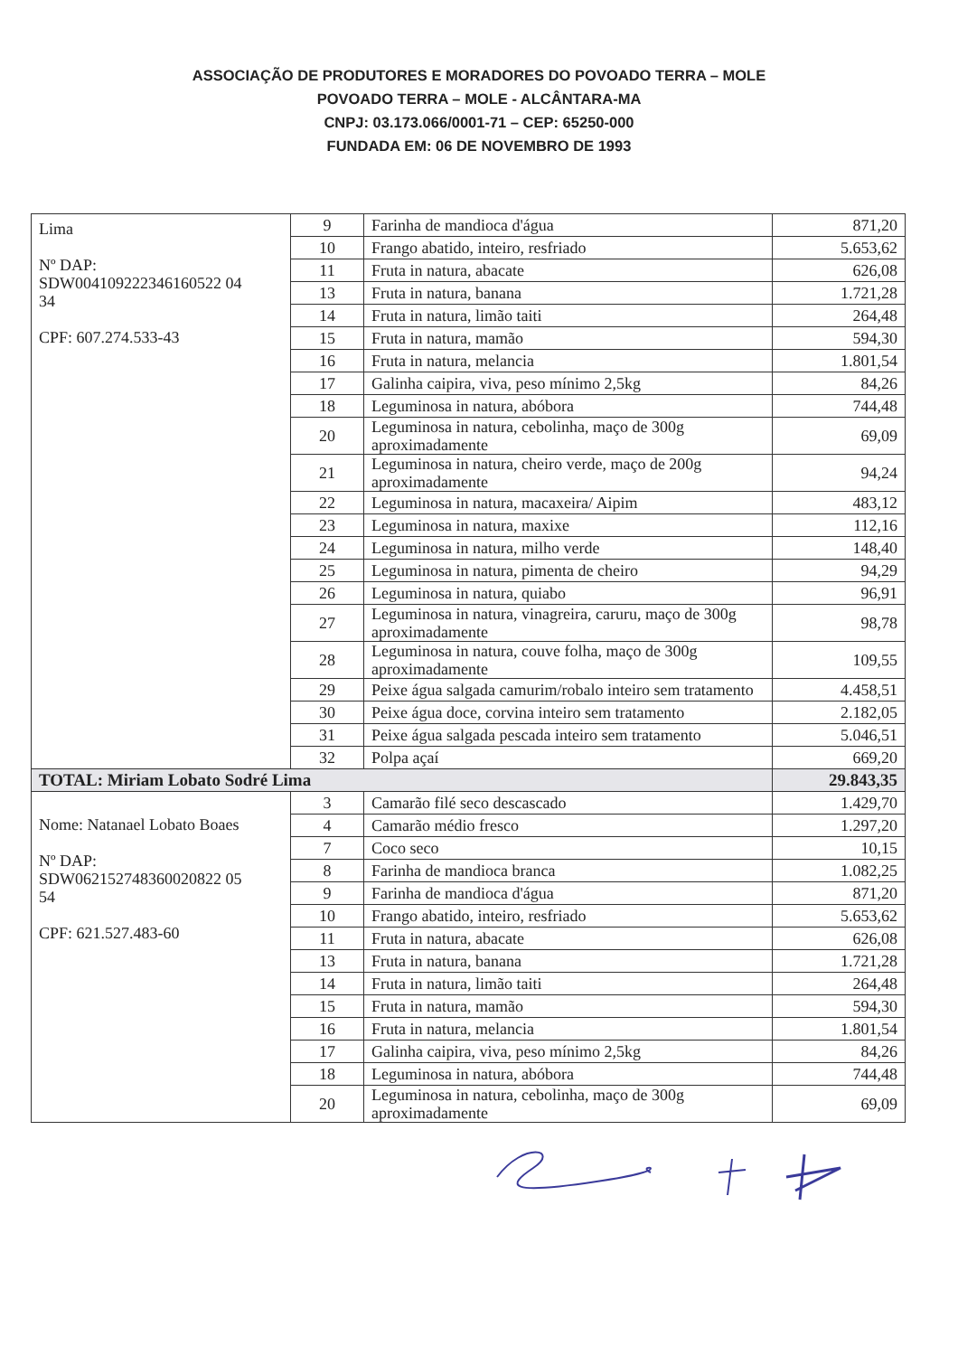ASSOCIAÇÃO DE PRODUTORES E MORADORES DO POVOADO TERRA – MOLE
POVOADO TERRA – MOLE - ALCÂNTARA-MA
CNPJ: 03.173.066/0001-71 – CEP: 65250-000
FUNDADA EM: 06 DE NOVEMBRO DE 1993
| Lima Nº DAP: SDW004109222346160522 04 34 CPF: 607.274.533-43 | 9 | Farinha de mandioca d'água | 871,20 |
| | 10 | Frango abatido, inteiro, resfriado | 5.653,62 |
| | 11 | Fruta in natura, abacate | 626,08 |
| | 13 | Fruta in natura, banana | 1.721,28 |
| | 14 | Fruta in natura, limão taiti | 264,48 |
| | 15 | Fruta in natura, mamão | 594,30 |
| | 16 | Fruta in natura, melancia | 1.801,54 |
| | 17 | Galinha caipira, viva, peso mínimo 2,5kg | 84,26 |
| | 18 | Leguminosa in natura, abóbora | 744,48 |
| | 20 | Leguminosa in natura, cebolinha, maço de 300g aproximadamente | 69,09 |
| | 21 | Leguminosa in natura, cheiro verde, maço de 200g aproximadamente | 94,24 |
| | 22 | Leguminosa in natura, macaxeira/ Aipim | 483,12 |
| | 23 | Leguminosa in natura, maxixe | 112,16 |
| | 24 | Leguminosa in natura, milho verde | 148,40 |
| | 25 | Leguminosa in natura, pimenta de cheiro | 94,29 |
| | 26 | Leguminosa in natura, quiabo | 96,91 |
| | 27 | Leguminosa in natura, vinagreira, caruru, maço de 300g aproximadamente | 98,78 |
| | 28 | Leguminosa in natura, couve folha, maço de 300g aproximadamente | 109,55 |
| | 29 | Peixe água salgada camurim/robalo inteiro sem tratamento | 4.458,51 |
| | 30 | Peixe água doce, corvina inteiro sem tratamento | 2.182,05 |
| | 31 | Peixe água salgada pescada inteiro sem tratamento | 5.046,51 |
| | 32 | Polpa açaí | 669,20 |
| TOTAL: Miriam Lobato Sodré Lima | | | 29.843,35 |
| Nome: Natanael Lobato Boaes Nº DAP: SDW062152748360020822 05 54 CPF: 621.527.483-60 | 3 | Camarão filé seco descascado | 1.429,70 |
| | 4 | Camarão médio fresco | 1.297,20 |
| | 7 | Coco seco | 10,15 |
| | 8 | Farinha de mandioca branca | 1.082,25 |
| | 9 | Farinha de mandioca d'água | 871,20 |
| | 10 | Frango abatido, inteiro, resfriado | 5.653,62 |
| | 11 | Fruta in natura, abacate | 626,08 |
| | 13 | Fruta in natura, banana | 1.721,28 |
| | 14 | Fruta in natura, limão taiti | 264,48 |
| | 15 | Fruta in natura, mamão | 594,30 |
| | 16 | Fruta in natura, melancia | 1.801,54 |
| | 17 | Galinha caipira, viva, peso mínimo 2,5kg | 84,26 |
| | 18 | Leguminosa in natura, abóbora | 744,48 |
| | 20 | Leguminosa in natura, cebolinha, maço de 300g aproximadamente | 69,09 |